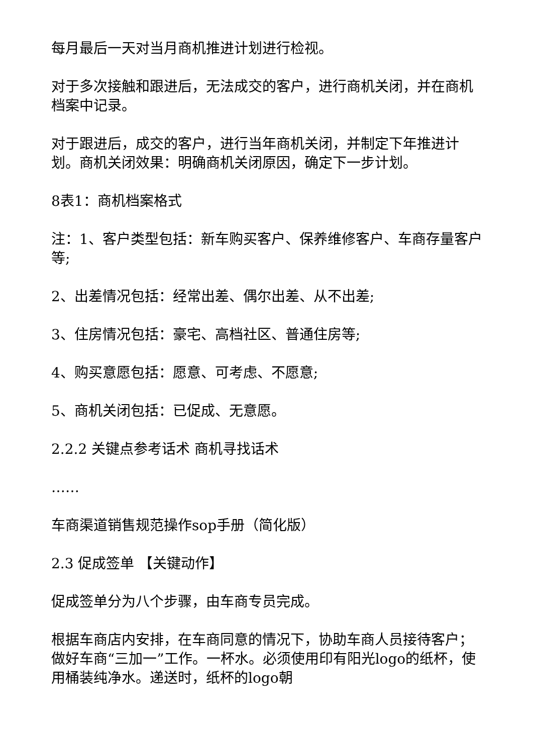每月最后一天对当月商机推进计划进行检视。
对于多次接触和跟进后，无法成交的客户，进行商机关闭，并在商机档案中记录。
对于跟进后，成交的客户，进行当年商机关闭，并制定下年推进计划。商机关闭效果：明确商机关闭原因，确定下一步计划。
8表1：商机档案格式
注：1、客户类型包括：新车购买客户、保养维修客户、车商存量客户等;
2、出差情况包括：经常出差、偶尔出差、从不出差;
3、住房情况包括：豪宅、高档社区、普通住房等;
4、购买意愿包括：愿意、可考虑、不愿意;
5、商机关闭包括：已促成、无意愿。
2.2.2 关键点参考话术 商机寻找话术
……
车商渠道销售规范操作sop手册（简化版）
2.3 促成签单 【关键动作】
促成签单分为八个步骤，由车商专员完成。
根据车商店内安排，在车商同意的情况下，协助车商人员接待客户；做好车商“三加一”工作。一杯水。必须使用印有阳光logo的纸杯，使用桶装纯净水。递送时，纸杯的logo朝